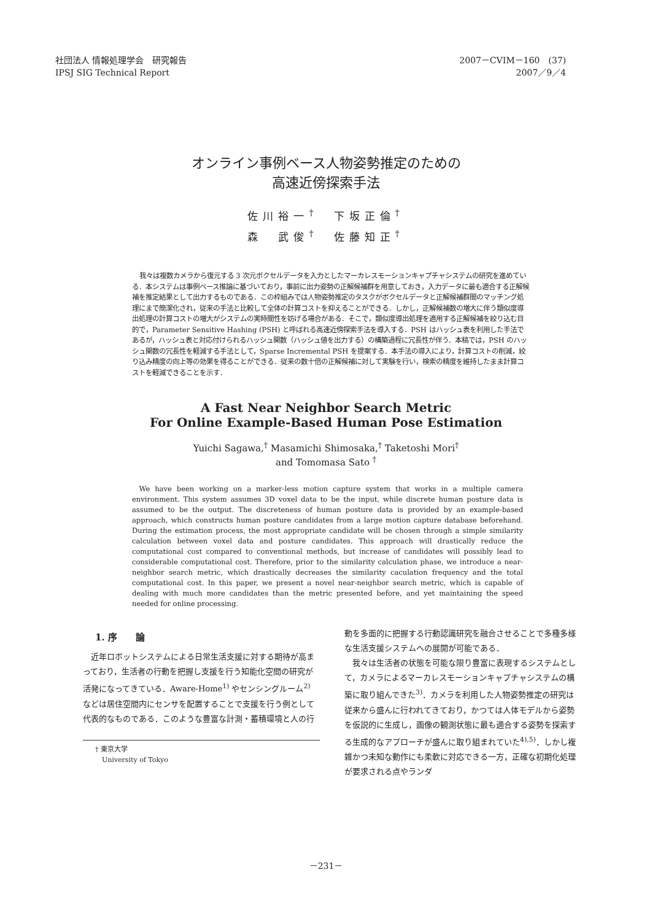社団法人 情報処理学会　研究報告
IPSJ SIG Technical Report
2007－CVIM－160　(37)
2007／9／4
オンライン事例ベース人物姿勢推定のための
高速近傍探索手法
佐川裕一<sup>†</sup>　下坂正倫<sup>†</sup>
森　武俊<sup>†</sup>　佐藤知正<sup>†</sup>
我々は複数カメラから復元する 3 次元ボクセルデータを入力としたマーカレスモーションキャプチャシステムの研究を進めている．本システムは事例ベース推論に基づいており，事前に出力姿勢の正解候補群を用意しておき，入力データに最も適合する正解候補を推定結果として出力するものである．この枠組みでは人物姿勢推定のタスクがボクセルデータと正解候補群間のマッチング処理にまで簡潔化され，従来の手法と比較して全体の計算コストを抑えることができる．しかし，正解候補数の増大に伴う類似度導出処理の計算コストの増大がシステムの実時間性を妨げる場合がある．そこで，類似度導出処理を適用する正解候補を絞り込む目的で，Parameter Sensitive Hashing (PSH) と呼ばれる高速近傍探索手法を導入する．PSH はハッシュ表を利用した手法であるが，ハッシュ表と対応付けられるハッシュ関数（ハッシュ値を出力する）の構築過程に冗長性が伴う．本稿では，PSH のハッシュ関数の冗長性を軽減する手法として，Sparse Incremental PSH を提案する．本手法の導入により，計算コストの削減，絞り込み精度の向上等の効果を得ることができる．従来の数十倍の正解候補に対して実験を行い，検索の精度を維持したまま計算コストを軽減できることを示す．
A Fast Near Neighbor Search Metric
For Online Example-Based Human Pose Estimation
Yuichi Sagawa,<sup>†</sup> Masamichi Shimosaka,<sup>†</sup> Taketoshi Mori<sup>†</sup>
and Tomomasa Sato <sup>†</sup>
We have been working on a marker-less motion capture system that works in a multiple camera environment. This system assumes 3D voxel data to be the input, while discrete human posture data is assumed to be the output. The discreteness of human posture data is provided by an example-based approach, which constructs human posture candidates from a large motion capture database beforehand. During the estimation process, the most appropriate candidate will be chosen through a simple similarity calculation between voxel data and posture candidates. This approach will drastically reduce the computational cost compared to conventional methods, but increase of candidates will possibly lead to considerable computational cost. Therefore, prior to the similarity calculation phase, we introduce a near-neighbor search metric, which drastically decreases the similarity caculation frequency and the total computational cost. In this paper, we present a novel near-neighbor search metric, which is capable of dealing with much more candidates than the metric presented before, and yet maintaining the speed needed for online processing.
1. 序　　論
　近年ロボットシステムによる日常生活支援に対する期待が高まっており，生活者の行動を把握し支援を行う知能化空間の研究が活発になってきている．Aware-Home<sup>1)</sup> やセンシングルーム<sup>2)</sup> などは居住空間内にセンサを配置することで支援を行う例として代表的なものである．このような豊富な計測・蓄積環境と人の行
† 東京大学
　University of Tokyo
動を多面的に把握する行動認識研究を融合させることで多種多様な生活支援システムへの展開が可能である．
　我々は生活者の状態を可能な限り豊富に表現するシステムとして，カメラによるマーカレスモーションキャプチャシステムの構築に取り組んできた<sup>3)</sup>．カメラを利用した人物姿勢推定の研究は従来から盛んに行われてきており，かつては人体モデルから姿勢を仮説的に生成し，画像の観測状態に最も適合する姿勢を探索する生成的なアプローチが盛んに取り組まれていた<sup>4),5)</sup>．しかし複雑かつ未知な動作にも柔軟に対応できる一方，正確な初期化処理が要求される点やランダ
－231－